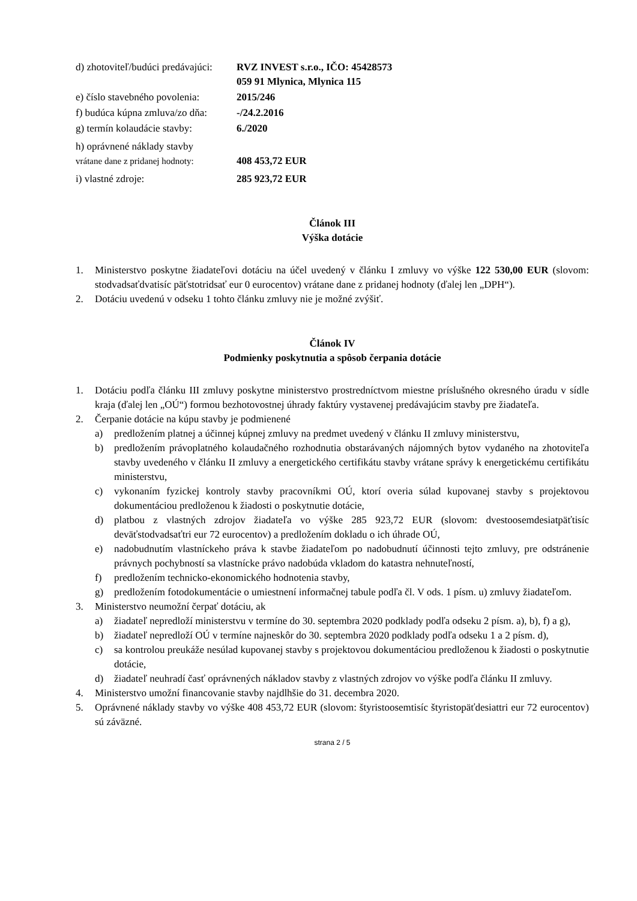d) zhotoviteľ/budúci predávajúci:
RVZ INVEST s.r.o., IČO: 45428573
059 91 Mlynica, Mlynica 115
e) číslo stavebného povolenia:
2015/246
f) budúca kúpna zmluva/zo dňa:
-/24.2.2016
g) termín kolaudácie stavby:
6./2020
h) oprávnené náklady stavby
vrátane dane z pridanej hodnoty:
408 453,72 EUR
i) vlastné zdroje: 285 923,72 EUR
Článok III
Výška dotácie
1. Ministerstvo poskytne žiadateľovi dotáciu na účel uvedený v článku I zmluvy vo výške 122 530,00 EUR (slovom: stodvadsaťdvatisíc päťstotridsať eur 0 eurocentov) vrátane dane z pridanej hodnoty (ďalej len „DPH“).
2. Dotáciu uvedenú v odseku 1 tohto článku zmluvy nie je možné zvýšiť.
Článok IV
Podmienky poskytnutia a spôsob čerpania dotácie
1. Dotáciu podľa článku III zmluvy poskytne ministerstvo prostredníctvom miestne príslušného okresného úradu v sídle kraja (ďalej len „OÚ“) formou bezhotovostnej úhrady faktúry vystavenej predávajúcim stavby pre žiadateľa.
2. Čerpanie dotácie na kúpu stavby je podmienené
a) predložením platnej a účinnej kúpnej zmluvy na predmet uvedený v článku II zmluvy ministerstvu,
b) predložením právoplatného kolaudačného rozhodnutia obstarávaných nájomných bytov vydaného na zhotoviteľa stavby uvedeného v článku II zmluvy a energetického certifikátu stavby vrátane správy k energetickému certifikátu ministerstvu,
c) vykonaním fyzickej kontroly stavby pracovníkmi OÚ, ktorí overia súlad kupovanej stavby s projektovou dokumentáciou predloženou k žiadosti o poskytnutie dotácie,
d) platbou z vlastných zdrojov žiadateľa vo výške 285 923,72 EUR (slovom: dvestoosemdesiatpäťtisíc deväťstodvadsaťtri eur 72 eurocentov) a predložením dokladu o ich úhrade OÚ,
e) nadobudnutím vlastníckeho práva k stavbe žiadateľom po nadobudnutí účinnosti tejto zmluvy, pre odstránenie právnych pochybností sa vlastnícke právo nadobúda vkladom do katastra nehnuteľností,
f) predložením technicko-ekonomického hodnotenia stavby,
g) predložením fotodokumentácie o umiestnení informačnej tabule podľa čl. V ods. 1 písm. u) zmluvy žiadateľom.
3. Ministerstvo neumožní čerpať dotáciu, ak
a) žiadateľ nepredloží ministerstvu v termíne do 30. septembra 2020 podklady podľa odseku 2 písm. a), b), f) a g),
b) žiadateľ nepredloží OÚ v termíne najneskôr do 30. septembra 2020 podklady podľa odseku 1 a 2 písm. d),
c) sa kontrolou preukáže nesúlad kupovanej stavby s projektovou dokumentáciou predloženou k žiadosti o poskytnutie dotácie,
d) žiadateľ neuhradí časť oprávnených nákladov stavby z vlastných zdrojov vo výške podľa článku II zmluvy.
4. Ministerstvo umožní financovanie stavby najdlhšie do 31. decembra 2020.
5. Oprávnené náklady stavby vo výške 408 453,72 EUR (slovom: štyristoosemtisíc štyristopäťdesiattri eur 72 eurocentov) sú záväzné.
strana 2 / 5